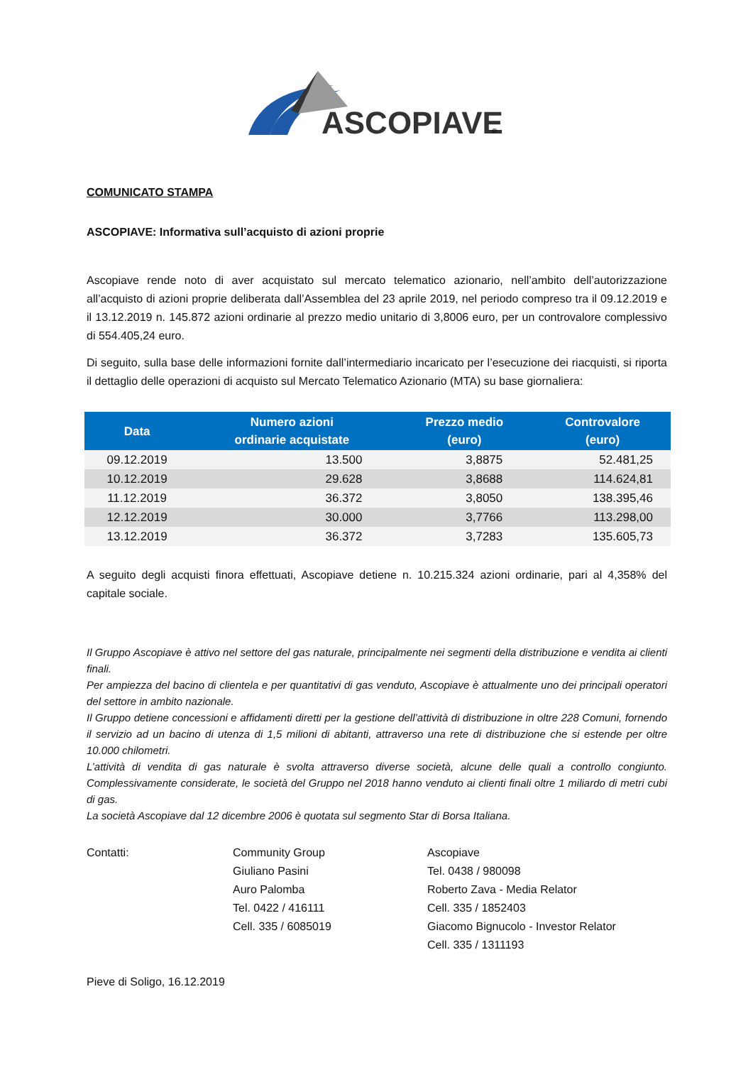ASCOPIAVE
®
COMUNICATO STAMPA
ASCOPIAVE: Informativa sull’acquisto di azioni proprie
Ascopiave rende noto di aver acquistato sul mercato telematico azionario, nell’ambito dell’autorizzazione all’acquisto di azioni proprie deliberata dall’Assemblea del 23 aprile 2019, nel periodo compreso tra il 09.12.2019 e il 13.12.2019 n. 145.872 azioni ordinarie al prezzo medio unitario di 3,8006 euro, per un controvalore complessivo di 554.405,24 euro.
Di seguito, sulla base delle informazioni fornite dall’intermediario incaricato per l’esecuzione dei riacquisti, si riporta il dettaglio delle operazioni di acquisto sul Mercato Telematico Azionario (MTA) su base giornaliera:
| Data | Numero azioni ordinarie acquistate | Prezzo medio (euro) | Controvalore (euro) |
| --- | --- | --- | --- |
| 09.12.2019 | 13.500 | 3,8875 | 52.481,25 |
| 10.12.2019 | 29.628 | 3,8688 | 114.624,81 |
| 11.12.2019 | 36.372 | 3,8050 | 138.395,46 |
| 12.12.2019 | 30.000 | 3,7766 | 113.298,00 |
| 13.12.2019 | 36.372 | 3,7283 | 135.605,73 |
A seguito degli acquisti finora effettuati, Ascopiave detiene n. 10.215.324 azioni ordinarie, pari al 4,358% del capitale sociale.
Il Gruppo Ascopiave è attivo nel settore del gas naturale, principalmente nei segmenti della distribuzione e vendita ai clienti finali.
Per ampiezza del bacino di clientela e per quantitativi di gas venduto, Ascopiave è attualmente uno dei principali operatori del settore in ambito nazionale.
Il Gruppo detiene concessioni e affidamenti diretti per la gestione dell’attività di distribuzione in oltre 228 Comuni, fornendo il servizio ad un bacino di utenza di 1,5 milioni di abitanti, attraverso una rete di distribuzione che si estende per oltre 10.000 chilometri.
L’attività di vendita di gas naturale è svolta attraverso diverse società, alcune delle quali a controllo congiunto. Complessivamente considerate, le società del Gruppo nel 2018 hanno venduto ai clienti finali oltre 1 miliardo di metri cubi di gas.
La società Ascopiave dal 12 dicembre 2006 è quotata sul segmento Star di Borsa Italiana.
Contatti: Community Group
Giuliano Pasini
Auro Palomba
Tel. 0422 / 416111
Cell. 335 / 6085019
Ascopiave
Tel. 0438 / 980098
Roberto Zava - Media Relator
Cell. 335 / 1852403
Giacomo Bignucolo - Investor Relator
Cell. 335 / 1311193
Pieve di Soligo, 16.12.2019